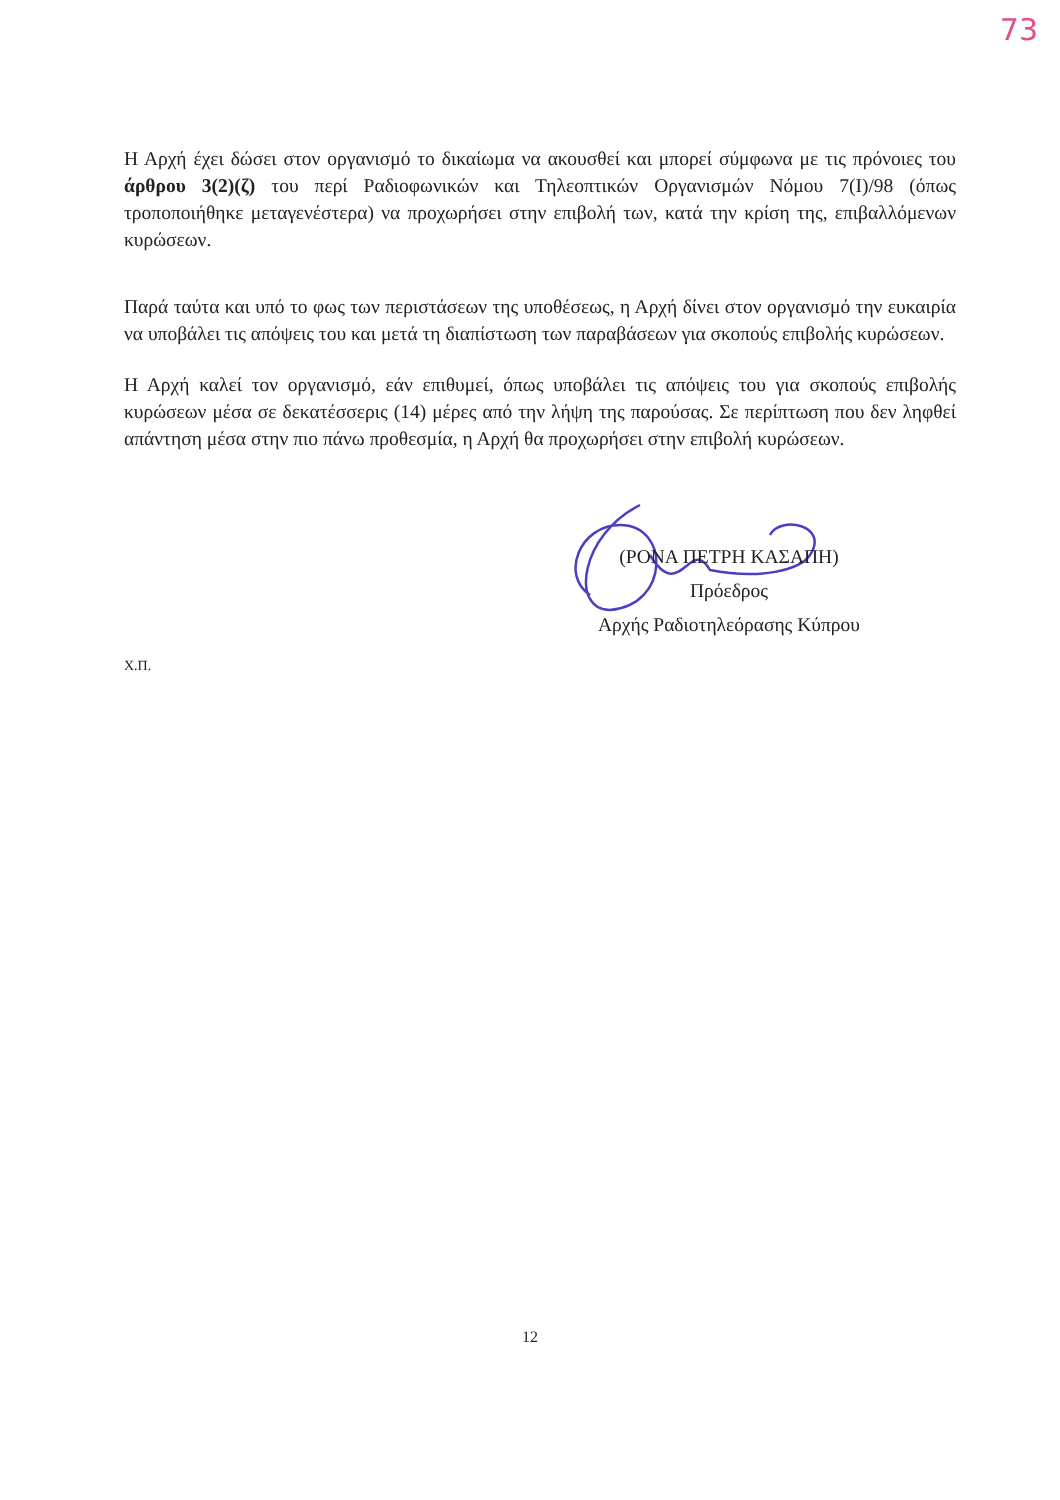73
Η Αρχή έχει δώσει στον οργανισμό το δικαίωμα να ακουσθεί και μπορεί σύμφωνα με τις πρόνοιες του άρθρου 3(2)(ζ) του περί Ραδιοφωνικών και Τηλεοπτικών Οργανισμών Νόμου 7(Ι)/98 (όπως τροποποιήθηκε μεταγενέστερα) να προχωρήσει στην επιβολή των, κατά την κρίση της, επιβαλλόμενων κυρώσεων.
Παρά ταύτα και υπό το φως των περιστάσεων της υποθέσεως, η Αρχή δίνει στον οργανισμό την ευκαιρία να υποβάλει τις απόψεις του και μετά τη διαπίστωση των παραβάσεων για σκοπούς επιβολής κυρώσεων.
Η Αρχή καλεί τον οργανισμό, εάν επιθυμεί, όπως υποβάλει τις απόψεις του για σκοπούς επιβολής κυρώσεων μέσα σε δεκατέσσερις (14) μέρες από την λήψη της παρούσας. Σε περίπτωση που δεν ληφθεί απάντηση μέσα στην πιο πάνω προθεσμία, η Αρχή θα προχωρήσει στην επιβολή κυρώσεων.
(ΡΟΝΑ ΠΕΤΡΗ ΚΑΣΑΠΗ)
Πρόεδρος
Αρχής Ραδιοτηλεόρασης Κύπρου
Χ.Π.
12